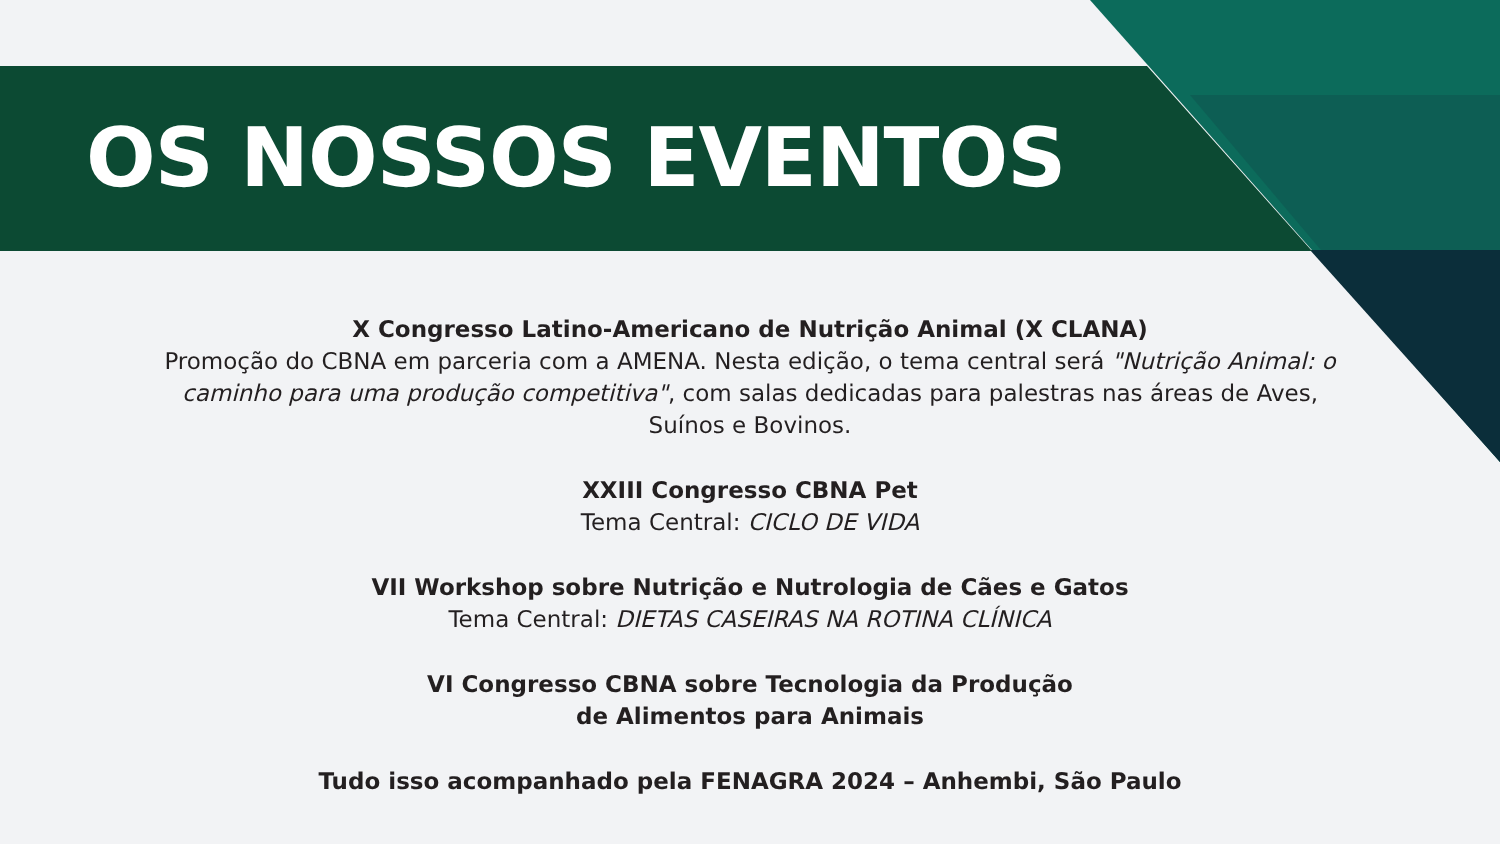OS NOSSOS EVENTOS
X Congresso Latino-Americano de Nutrição Animal (X CLANA)
Promoção do CBNA em parceria com a AMENA. Nesta edição, o tema central será "Nutrição Animal: o caminho para uma produção competitiva", com salas dedicadas para palestras nas áreas de Aves, Suínos e Bovinos.
XXIII Congresso CBNA Pet
Tema Central: CICLO DE VIDA
VII Workshop sobre Nutrição e Nutrologia de Cães e Gatos
Tema Central: DIETAS CASEIRAS NA ROTINA CLÍNICA
VI Congresso CBNA sobre Tecnologia da Produção
de Alimentos para Animais
Tudo isso acompanhado pela FENAGRA 2024 – Anhembi, São Paulo